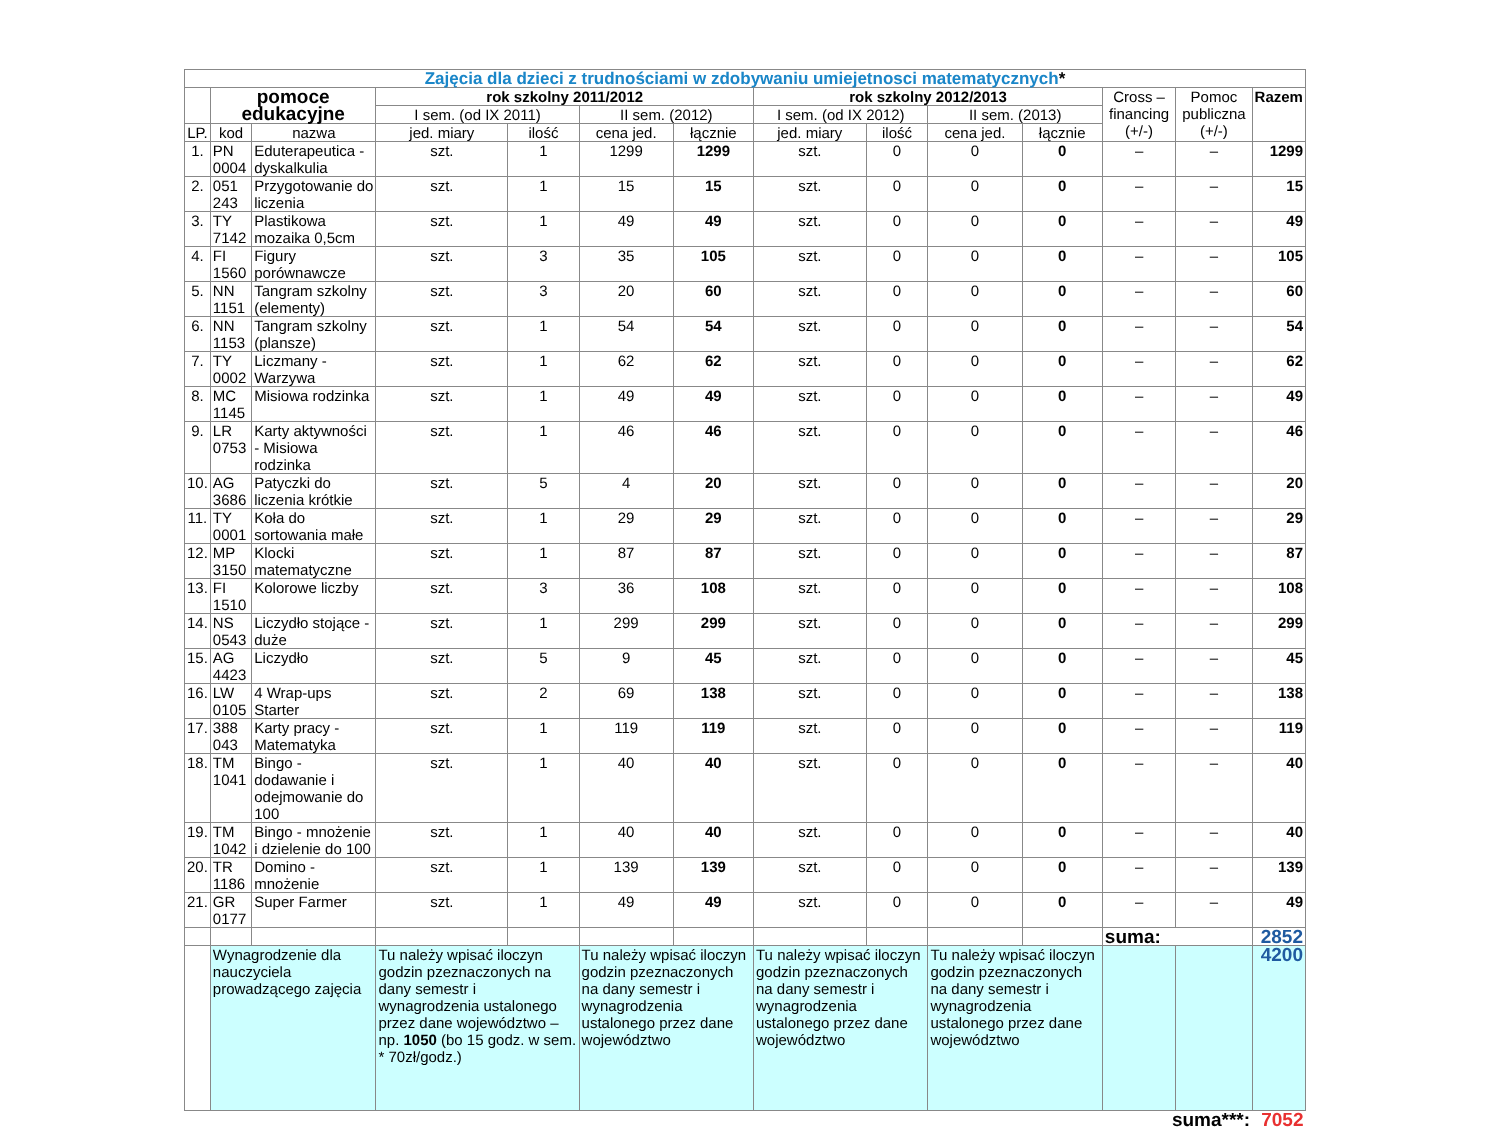| Zajęcia dla dzieci z trudnościami w zdobywaniu umiejetnosci matematycznych * | | | | | | | | | | | | | |
| | pomoce edukacyjne | | rok szkolny 2011/2012 | | | | rok szkolny 2012/2013 | | | | Cross – financing (+/-) | Pomoc publiczna (+/-) | Razem |
| | | | I sem. (od IX 2011) | | II sem. (2012) | | I sem. (od IX 2012) | | II sem. (2013) | | | | |
| LP. | kod | nazwa | jed. miary | ilość | cena jed. | łącznie | jed. miary | ilość | cena jed. | łącznie | | | |
| 1. | PN 0004 | Eduterapeutica - dyskalkulia | szt. | 1 | 1299 | 1299 | szt. | 0 | 0 | 0 | – | – | 1299 |
| 2. | 051 243 | Przygotowanie do liczenia | szt. | 1 | 15 | 15 | szt. | 0 | 0 | 0 | – | – | 15 |
| 3. | TY 7142 | Plastikowa mozaika 0,5cm | szt. | 1 | 49 | 49 | szt. | 0 | 0 | 0 | – | – | 49 |
| 4. | FI 1560 | Figury porównawcze | szt. | 3 | 35 | 105 | szt. | 0 | 0 | 0 | – | – | 105 |
| 5. | NN 1151 | Tangram szkolny (elementy) | szt. | 3 | 20 | 60 | szt. | 0 | 0 | 0 | – | – | 60 |
| 6. | NN 1153 | Tangram szkolny (plansze) | szt. | 1 | 54 | 54 | szt. | 0 | 0 | 0 | – | – | 54 |
| 7. | TY 0002 | Liczmany - Warzywa | szt. | 1 | 62 | 62 | szt. | 0 | 0 | 0 | – | – | 62 |
| 8. | MC 1145 | Misiowa rodzinka | szt. | 1 | 49 | 49 | szt. | 0 | 0 | 0 | – | – | 49 |
| 9. | LR 0753 | Karty aktywności - Misiowa rodzinka | szt. | 1 | 46 | 46 | szt. | 0 | 0 | 0 | – | – | 46 |
| 10. | AG 3686 | Patyczki do liczenia krótkie | szt. | 5 | 4 | 20 | szt. | 0 | 0 | 0 | – | – | 20 |
| 11. | TY 0001 | Koła do sortowania małe | szt. | 1 | 29 | 29 | szt. | 0 | 0 | 0 | – | – | 29 |
| 12. | MP 3150 | Klocki matematyczne | szt. | 1 | 87 | 87 | szt. | 0 | 0 | 0 | – | – | 87 |
| 13. | FI 1510 | Kolorowe liczby | szt. | 3 | 36 | 108 | szt. | 0 | 0 | 0 | – | – | 108 |
| 14. | NS 0543 | Liczydło stojące - duże | szt. | 1 | 299 | 299 | szt. | 0 | 0 | 0 | – | – | 299 |
| 15. | AG 4423 | Liczydło | szt. | 5 | 9 | 45 | szt. | 0 | 0 | 0 | – | – | 45 |
| 16. | LW 0105 | 4 Wrap-ups Starter | szt. | 2 | 69 | 138 | szt. | 0 | 0 | 0 | – | – | 138 |
| 17. | 388 043 | Karty pracy - Matematyka | szt. | 1 | 119 | 119 | szt. | 0 | 0 | 0 | – | – | 119 |
| 18. | TM 1041 | Bingo - dodawanie i odejmowanie do 100 | szt. | 1 | 40 | 40 | szt. | 0 | 0 | 0 | – | – | 40 |
| 19. | TM 1042 | Bingo - mnożenie i dzielenie do 100 | szt. | 1 | 40 | 40 | szt. | 0 | 0 | 0 | – | – | 40 |
| 20. | TR 1186 | Domino - mnożenie | szt. | 1 | 139 | 139 | szt. | 0 | 0 | 0 | – | – | 139 |
| 21. | GR 0177 | Super Farmer | szt. | 1 | 49 | 49 | szt. | 0 | 0 | 0 | – | – | 49 |
| | | | | | | | | | | | suma: | | 2852 |
| | Wynagrodzenie dla nauczyciela prowadzącego zajęcia | | Tu należy wpisać iloczyn godzin pzeznaczonych na dany semestr i wynagrodzenia ustalonego przez dane województwo – np. 1050 (bo 15 godz. w sem. * 70zł/godz.) | | Tu należy wpisać iloczyn godzin pzeznaczonych na dany semestr i wynagrodzenia ustalonego przez dane województwo | | Tu należy wpisać iloczyn godzin pzeznaczonych na dany semestr i wynagrodzenia ustalonego przez dane województwo | | Tu należy wpisać iloczyn godzin pzeznaczonych na dany semestr i wynagrodzenia ustalonego przez dane województwo | | | | 4200 |
| suma***: | | | | | | | | | | | | | 7052 |